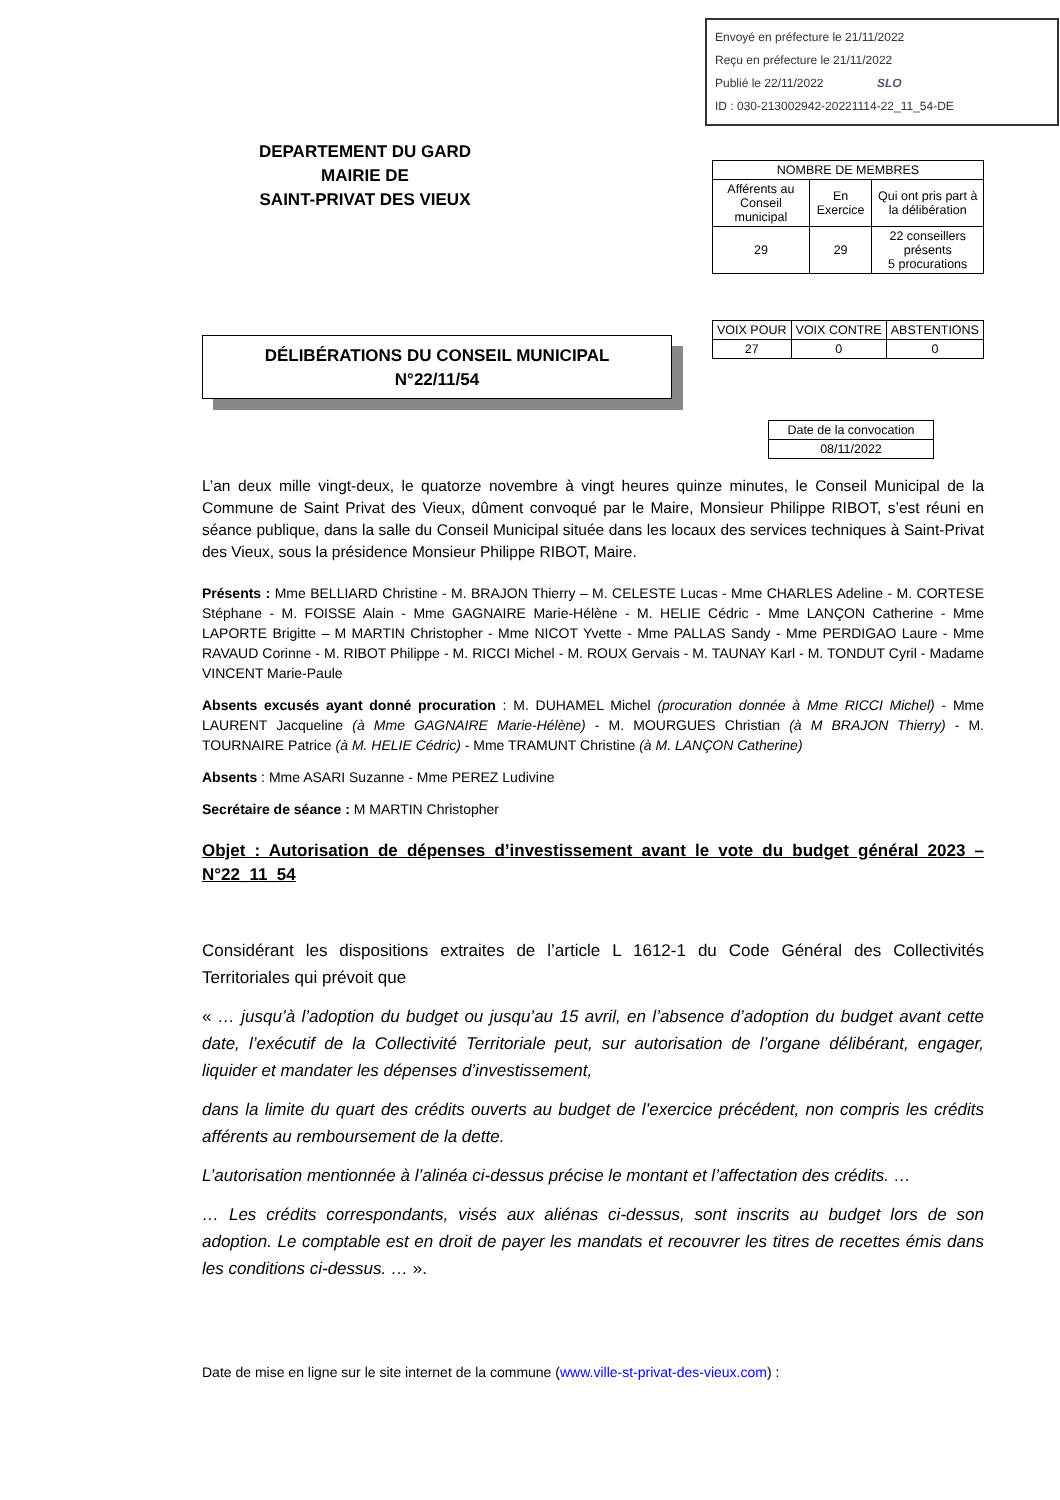Envoyé en préfecture le 21/11/2022
Reçu en préfecture le 21/11/2022
Publié le 22/11/2022 SLO
ID : 030-213002942-20221114-22_11_54-DE
DEPARTEMENT DU GARD
MAIRIE DE
SAINT-PRIVAT DES VIEUX
| NOMBRE DE MEMBRES | | |
| Afférents au Conseil municipal | En Exercice | Qui ont pris part à la délibération |
| 29 | 29 | 22 conseillers présents 5 procurations |
DÉLIBÉRATIONS DU CONSEIL MUNICIPAL
N°22/11/54
| VOIX POUR | VOIX CONTRE | ABSTENTIONS |
| 27 | 0 | 0 |
| Date de la convocation |
| 08/11/2022 |
L’an deux mille vingt-deux, le quatorze novembre à vingt heures quinze minutes, le Conseil Municipal de la Commune de Saint Privat des Vieux, dûment convoqué par le Maire, Monsieur Philippe RIBOT, s’est réuni en séance publique, dans la salle du Conseil Municipal située dans les locaux des services techniques à Saint-Privat des Vieux, sous la présidence Monsieur Philippe RIBOT, Maire.
Présents : Mme BELLIARD Christine - M. BRAJON Thierry – M. CELESTE Lucas - Mme CHARLES Adeline - M. CORTESE Stéphane - M. FOISSE Alain - Mme GAGNAIRE Marie-Hélène - M. HELIE Cédric - Mme LANÇON Catherine - Mme LAPORTE Brigitte – M MARTIN Christopher - Mme NICOT Yvette - Mme PALLAS Sandy - Mme PERDIGAO Laure - Mme RAVAUD Corinne - M. RIBOT Philippe - M. RICCI Michel - M. ROUX Gervais - M. TAUNAY Karl - M. TONDUT Cyril - Madame VINCENT Marie-Paule
Absents excusés ayant donné procuration : M. DUHAMEL Michel (procuration donnée à Mme RICCI Michel) - Mme LAURENT Jacqueline (à Mme GAGNAIRE Marie-Hélène) - M. MOURGUES Christian (à M BRAJON Thierry) - M. TOURNAIRE Patrice (à M. HELIE Cédric) - Mme TRAMUNT Christine (à M. LANÇON Catherine)
Absents : Mme ASARI Suzanne - Mme PEREZ Ludivine
Secrétaire de séance : M MARTIN Christopher
Objet : Autorisation de dépenses d’investissement avant le vote du budget général 2023 – N°22_11_54
Considérant les dispositions extraites de l’article L 1612-1 du Code Général des Collectivités Territoriales qui prévoit que
« … jusqu’à l’adoption du budget ou jusqu’au 15 avril, en l’absence d’adoption du budget avant cette date, l’exécutif de la Collectivité Territoriale peut, sur autorisation de l’organe délibérant, engager, liquider et mandater les dépenses d’investissement,
dans la limite du quart des crédits ouverts au budget de l’exercice précédent, non compris les crédits afférents au remboursement de la dette.
L’autorisation mentionnée à l’alinéa ci-dessus précise le montant et l’affectation des crédits. …
… Les crédits correspondants, visés aux aliénas ci-dessus, sont inscrits au budget lors de son adoption. Le comptable est en droit de payer les mandats et recouvrer les titres de recettes émis dans les conditions ci-dessus. … ».
Date de mise en ligne sur le site internet de la commune (www.ville-st-privat-des-vieux.com) :